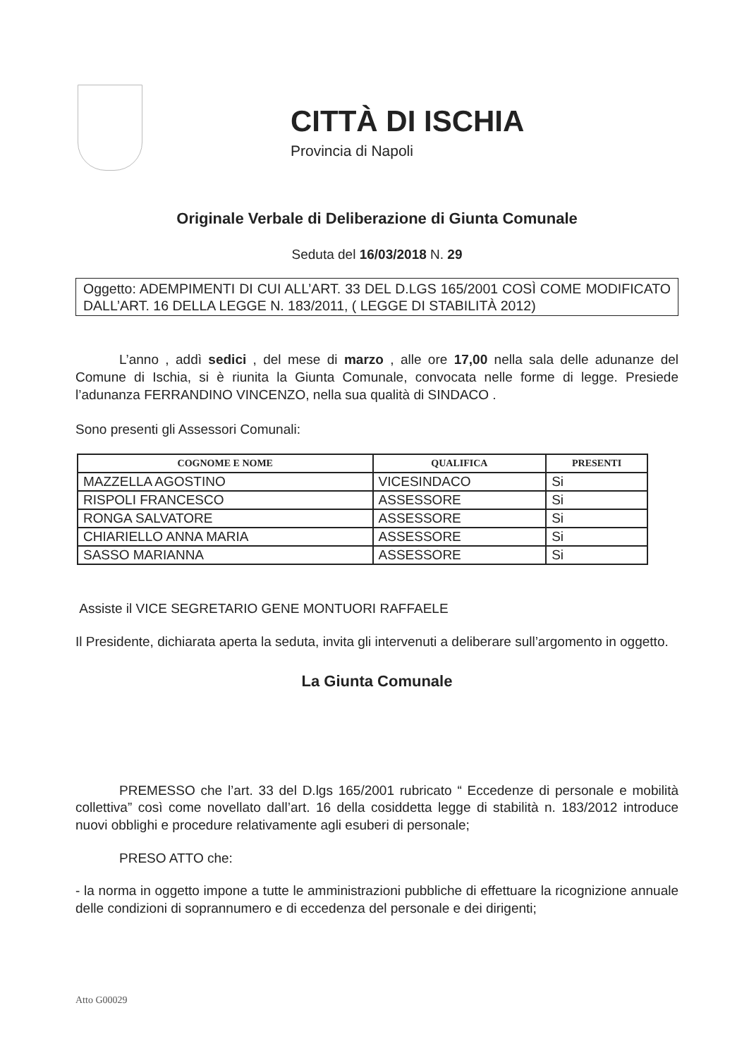CITTÀ DI ISCHIA
Provincia di Napoli
Originale Verbale di Deliberazione di Giunta Comunale
Seduta del 16/03/2018 N. 29
Oggetto: ADEMPIMENTI DI CUI ALL’ART. 33 DEL D.LGS 165/2001 COSÌ COME MODIFICATO DALL’ART. 16 DELLA LEGGE N. 183/2011, ( LEGGE DI STABILITÀ 2012)
L’anno , addì sedici , del mese di marzo , alle ore 17,00 nella sala delle adunanze del Comune di Ischia, si è riunita la Giunta Comunale, convocata nelle forme di legge. Presiede l’adunanza FERRANDINO VINCENZO, nella sua qualità di SINDACO .
Sono presenti gli Assessori Comunali:
| COGNOME E NOME | QUALIFICA | PRESENTI |
| --- | --- | --- |
| MAZZELLA AGOSTINO | VICESINDACO | Si |
| RISPOLI FRANCESCO | ASSESSORE | Si |
| RONGA SALVATORE | ASSESSORE | Si |
| CHIARIELLO ANNA MARIA | ASSESSORE | Si |
| SASSO MARIANNA | ASSESSORE | Si |
Assiste il VICE SEGRETARIO GENE MONTUORI RAFFAELE
Il Presidente, dichiarata aperta la seduta, invita gli intervenuti a deliberare sull’argomento in oggetto.
La Giunta Comunale
PREMESSO che l’art. 33 del D.lgs 165/2001 rubricato “ Eccedenze di personale e mobilità collettiva” così come novellato dall’art. 16 della cosiddetta legge di stabilità n. 183/2012 introduce nuovi obblighi e procedure relativamente agli esuberi di personale;
PRESO ATTO che:
- la norma in oggetto impone a tutte le amministrazioni pubbliche di effettuare la ricognizione annuale delle condizioni di soprannumero e di eccedenza del personale e dei dirigenti;
Atto G00029